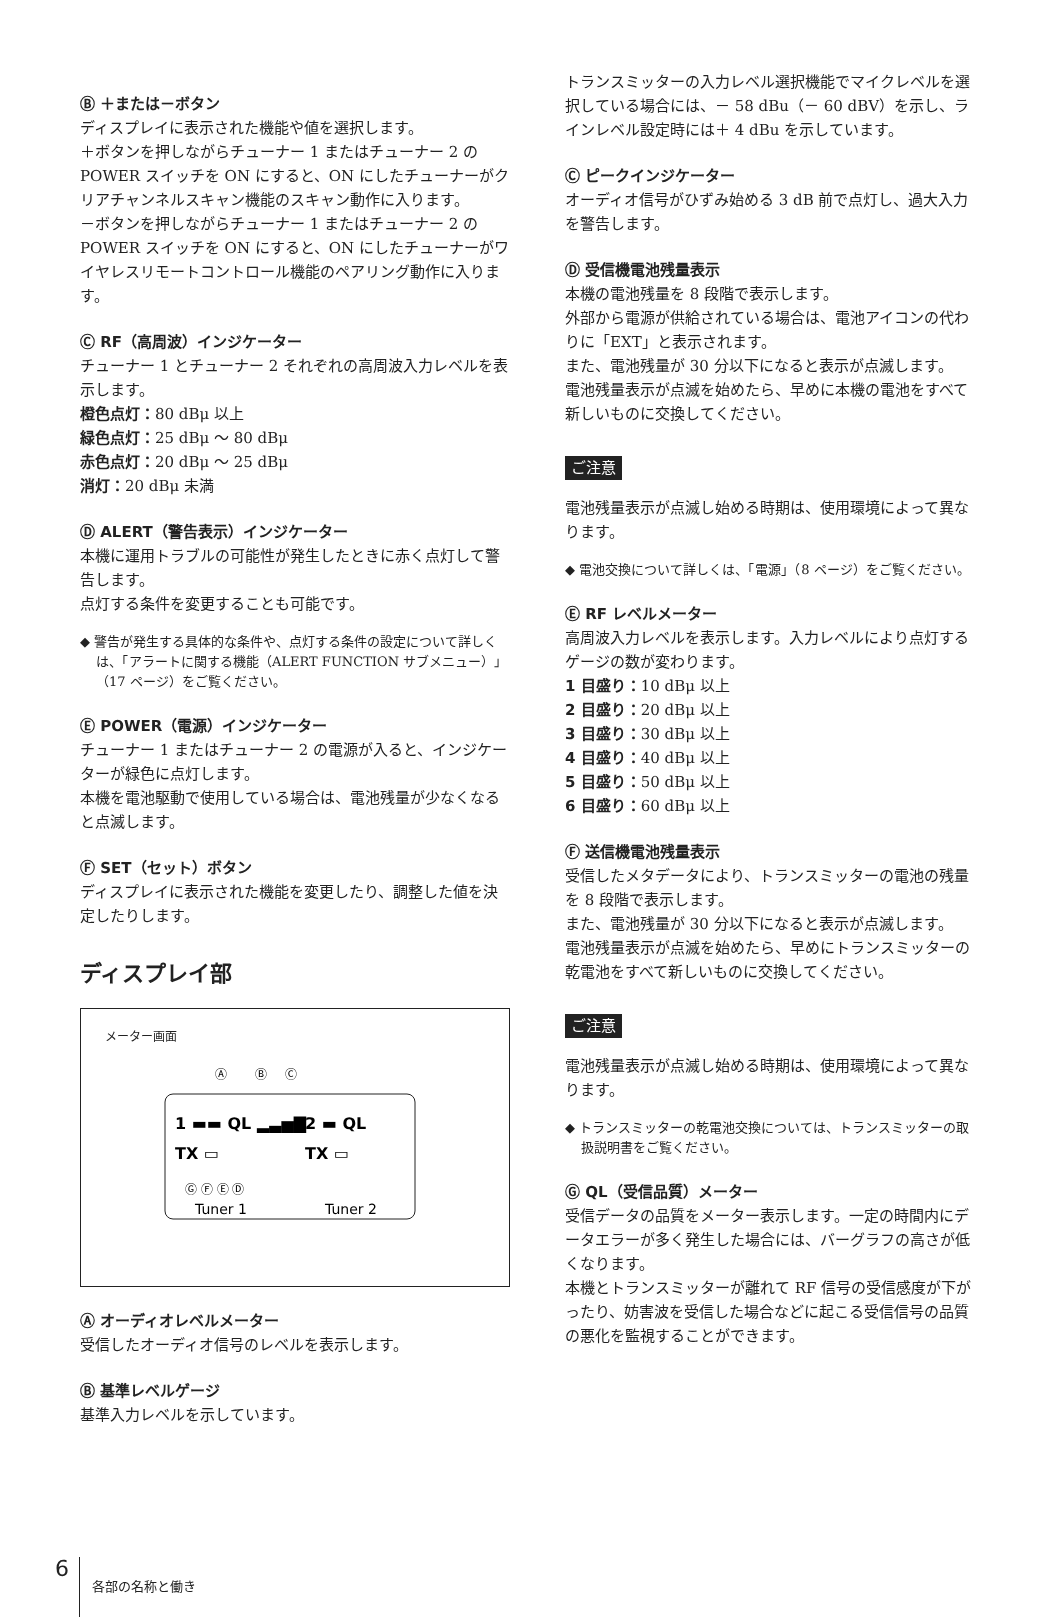Ⓑ ＋または－ボタン
ディスプレイに表示された機能や値を選択します。
＋ボタンを押しながらチューナー 1 またはチューナー 2 の POWER スイッチを ON にすると、ON にしたチューナーがクリアチャンネルスキャン機能のスキャン動作に入ります。
－ボタンを押しながらチューナー 1 またはチューナー 2 の POWER スイッチを ON にすると、ON にしたチューナーがワイヤレスリモートコントロール機能のペアリング動作に入ります。
Ⓒ RF（高周波）インジケーター
チューナー 1 とチューナー 2 それぞれの高周波入力レベルを表示します。
橙色点灯：80 dBμ 以上
緑色点灯：25 dBμ ～ 80 dBμ
赤色点灯：20 dBμ ～ 25 dBμ
消灯：20 dBμ 未満
Ⓓ ALERT（警告表示）インジケーター
本機に運用トラブルの可能性が発生したときに赤く点灯して警告します。
点灯する条件を変更することも可能です。
◆ 警告が発生する具体的な条件や、点灯する条件の設定について詳しくは、「アラートに関する機能（ALERT FUNCTION サブメニュー）」（17 ページ）をご覧ください。
Ⓔ POWER（電源）インジケーター
チューナー 1 またはチューナー 2 の電源が入ると、インジケーターが緑色に点灯します。
本機を電池駆動で使用している場合は、電池残量が少なくなると点滅します。
Ⓕ SET（セット）ボタン
ディスプレイに表示された機能を変更したり、調整した値を決定したりします。
ディスプレイ部
メーター画面
Ⓐ
Ⓑ
Ⓒ
1 ▬▬ QL ▂▃▅▇
TX ▭
2 ▬ QL
TX ▭
Ⓖ Ⓕ Ⓔ Ⓓ
Tuner 1
Tuner 2
Ⓐ オーディオレベルメーター
受信したオーディオ信号のレベルを表示します。
Ⓑ 基準レベルゲージ
基準入力レベルを示しています。
トランスミッターの入力レベル選択機能でマイクレベルを選択している場合には、－ 58 dBu（－ 60 dBV）を示し、ラインレベル設定時には＋ 4 dBu を示しています。
Ⓒ ピークインジケーター
オーディオ信号がひずみ始める 3 dB 前で点灯し、過大入力を警告します。
Ⓓ 受信機電池残量表示
本機の電池残量を 8 段階で表示します。
外部から電源が供給されている場合は、電池アイコンの代わりに「EXT」と表示されます。
また、電池残量が 30 分以下になると表示が点滅します。
電池残量表示が点滅を始めたら、早めに本機の電池をすべて新しいものに交換してください。
ご注意
電池残量表示が点滅し始める時期は、使用環境によって異なります。
◆ 電池交換について詳しくは、「電源」（8 ページ）をご覧ください。
Ⓔ RF レベルメーター
高周波入力レベルを表示します。入力レベルにより点灯するゲージの数が変わります。
1 目盛り：10 dBμ 以上
2 目盛り：20 dBμ 以上
3 目盛り：30 dBμ 以上
4 目盛り：40 dBμ 以上
5 目盛り：50 dBμ 以上
6 目盛り：60 dBμ 以上
Ⓕ 送信機電池残量表示
受信したメタデータにより、トランスミッターの電池の残量を 8 段階で表示します。
また、電池残量が 30 分以下になると表示が点滅します。
電池残量表示が点滅を始めたら、早めにトランスミッターの乾電池をすべて新しいものに交換してください。
ご注意
電池残量表示が点滅し始める時期は、使用環境によって異なります。
◆ トランスミッターの乾電池交換については、トランスミッターの取扱説明書をご覧ください。
Ⓖ QL（受信品質）メーター
受信データの品質をメーター表示します。一定の時間内にデータエラーが多く発生した場合には、バーグラフの高さが低くなります。
本機とトランスミッターが離れて RF 信号の受信感度が下がったり、妨害波を受信した場合などに起こる受信信号の品質の悪化を監視することができます。
6
各部の名称と働き